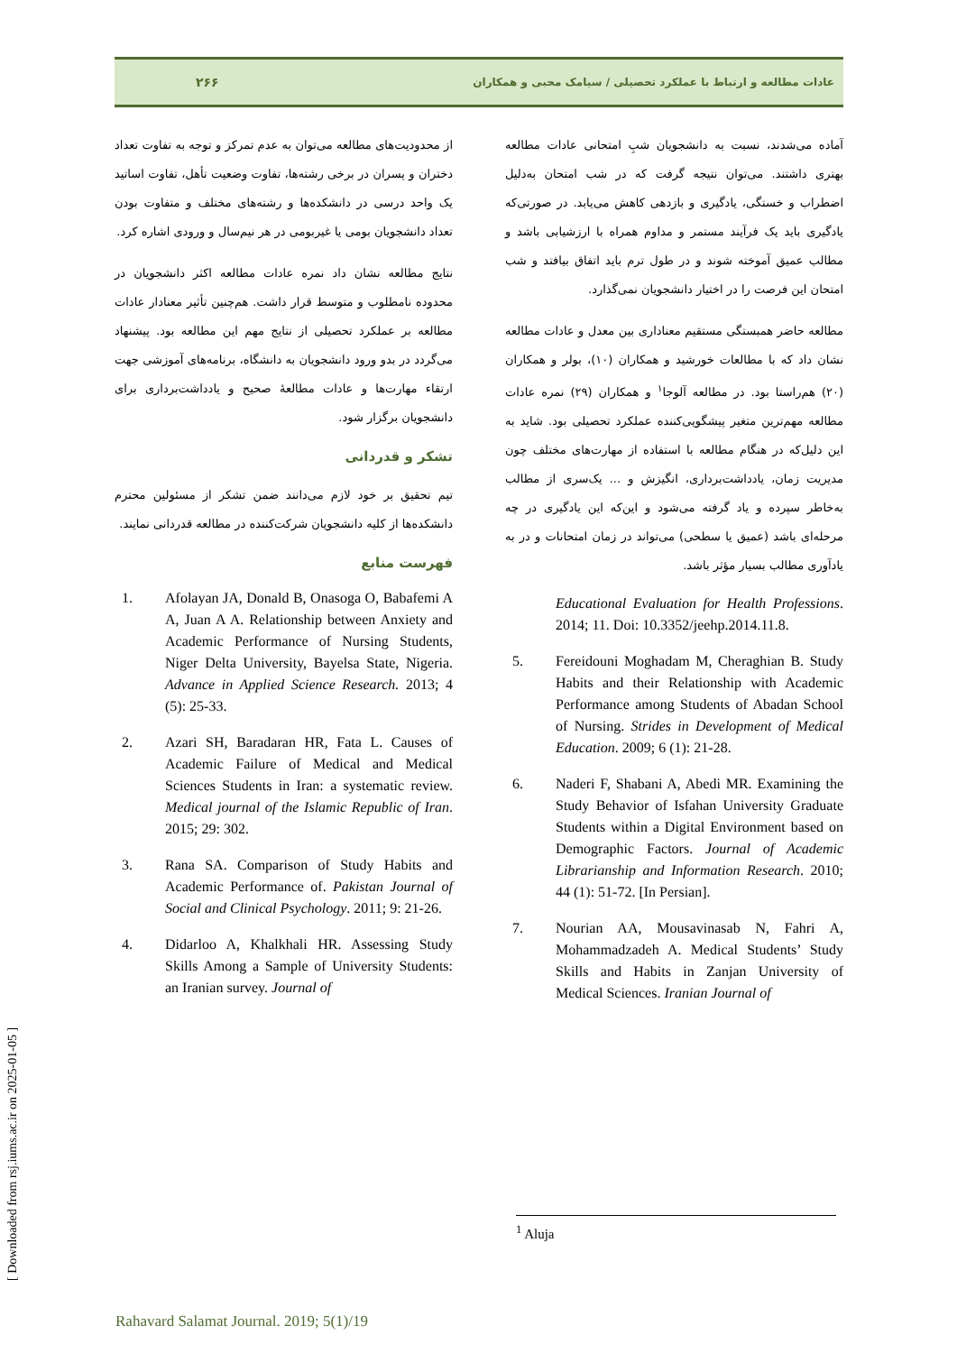عادات مطالعه و ارتباط با عملکرد تحصیلی / سیامک محبی و همکاران ۲۶۶
آماده می‌شدند، نسبت به دانشجویان شبِ امتحانی عادات مطالعه بهتری داشتند. می‌توان نتیجه گرفت که در شب امتحان به‌دلیل اضطراب و خستگی، یادگیری و بازدهی کاهش می‌یابد. در صورتی‌که یادگیری باید یک فرآیند مستمر و مداوم همراه با ارزشیابی باشد و مطالب عمیق آموخته شوند و در طول ترم باید اتفاق بیافتد و شب امتحان این فرصت را در اختیار دانشجویان نمی‌گذارد.
مطالعه حاضر همبستگی مستقیم معناداری بین معدل و عادات مطالعه نشان داد که با مطالعات خورشید و همکاران (۱۰)، بولر و همکاران (۲۰) هم‌راستا بود. در مطالعه آلوجا<sup>۱</sup> و همکاران (۲۹) نمره عادات مطالعه مهم‌ترین متغیر پیشگویی‌کننده عملکرد تحصیلی بود. شاید به این دلیل‌که در هنگام مطالعه با استفاده از مهارت‌های مختلف چون مدیریت زمان، یادداشت‌برداری، انگیزش و ... یک‌سری از مطالب به‌خاطر سپرده و یاد گرفته می‌شود و این‌که این یادگیری در چه مرحله‌ای باشد (عمیق یا سطحی) می‌تواند در زمان امتحانات و در به یادآوری مطالب بسیار مؤثر باشد.
Educational Evaluation for Health Professions. 2014; 11. Doi: 10.3352/jeehp.2014.11.8.
5. Fereidouni Moghadam M, Cheraghian B. Study Habits and their Relationship with Academic Performance among Students of Abadan School of Nursing. Strides in Development of Medical Education. 2009; 6 (1): 21-28.
6. Naderi F, Shabani A, Abedi MR. Examining the Study Behavior of Isfahan University Graduate Students within a Digital Environment based on Demographic Factors. Journal of Academic Librarianship and Information Research. 2010; 44 (1): 51-72. [In Persian].
7. Nourian AA, Mousavinasab N, Fahri A, Mohammadzadeh A. Medical Students’ Study Skills and Habits in Zanjan University of Medical Sciences. Iranian Journal of
از محدودیت‌های مطالعه می‌توان به عدم تمرکز و توجه به تفاوت تعداد دختران و پسران در برخی رشته‌ها، تفاوت وضعیت تأهل، تفاوت اساتید یک واحد درسی در دانشکده‌ها و رشته‌های مختلف و متفاوت بودن تعداد دانشجویان بومی یا غیربومی در هر نیم‌سال و ورودی اشاره کرد.
نتایج مطالعه نشان داد نمره عادات مطالعه اکثر دانشجویان در محدوده نامطلوب و متوسط قرار داشت. هم‌چنین تأثیر معنادار عادات مطالعه بر عملکرد تحصیلی از نتایج مهم این مطالعه بود. پیشنهاد می‌گردد در بدو ورود دانشجویان به دانشگاه، برنامه‌های آموزشی جهت ارتقاء مهارت‌ها و عادات مطالعۀ صحیح و یادداشت‌برداری برای دانشجویان برگزار شود.
تشکر و قدردانی
تیم تحقیق بر خود لازم می‌دانند ضمن تشکر از مسئولین محترم دانشکده‌ها از کلیه دانشجویان شرکت‌کننده در مطالعه قدردانی نمایند.
فهرست منابع
1. Afolayan JA, Donald B, Onasoga O, Babafemi A A, Juan A A. Relationship between Anxiety and Academic Performance of Nursing Students, Niger Delta University, Bayelsa State, Nigeria. Advance in Applied Science Research. 2013; 4 (5): 25-33.
2. Azari SH, Baradaran HR, Fata L. Causes of Academic Failure of Medical and Medical Sciences Students in Iran: a systematic review. Medical journal of the Islamic Republic of Iran. 2015; 29: 302.
3. Rana SA. Comparison of Study Habits and Academic Performance of. Pakistan Journal of Social and Clinical Psychology. 2011; 9: 21-26.
4. Didarloo A, Khalkhali HR. Assessing Study Skills Among a Sample of University Students: an Iranian survey. Journal of
<sup>1</sup> Aluja
Rahavard Salamat Journal. 2019; 5(1)/19
[ Downloaded from rsj.iums.ac.ir on 2025-01-05 ]